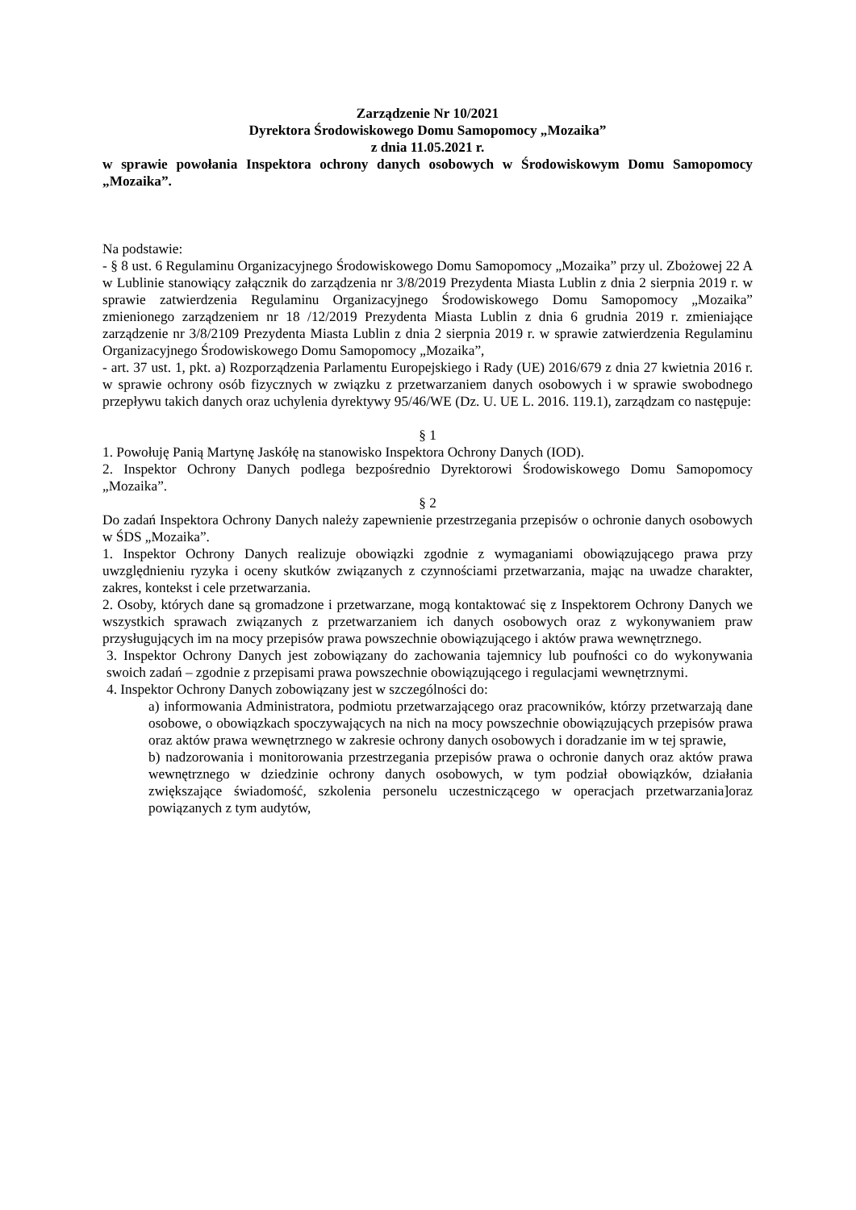Zarządzenie Nr 10/2021
Dyrektora Środowiskowego Domu Samopomocy „Mozaika”
z dnia 11.05.2021 r.
w sprawie powołania Inspektora ochrony danych osobowych w Środowiskowym Domu Samopomocy „Mozaika”.
Na podstawie:
- § 8 ust. 6 Regulaminu Organizacyjnego Środowiskowego Domu Samopomocy „Mozaika” przy ul. Zbożowej 22 A w Lublinie stanowiący załącznik do zarządzenia nr 3/8/2019 Prezydenta Miasta Lublin z dnia 2 sierpnia 2019 r. w sprawie zatwierdzenia Regulaminu Organizacyjnego Środowiskowego Domu Samopomocy „Mozaika” zmienionego zarządzeniem nr 18 /12/2019 Prezydenta Miasta Lublin z dnia 6 grudnia 2019 r. zmieniające zarządzenie nr 3/8/2109 Prezydenta Miasta Lublin z dnia 2 sierpnia 2019 r. w sprawie zatwierdzenia Regulaminu Organizacyjnego Środowiskowego Domu Samopomocy „Mozaika”,
- art. 37 ust. 1, pkt. a) Rozporządzenia Parlamentu Europejskiego i Rady (UE) 2016/679 z dnia 27 kwietnia 2016 r. w sprawie ochrony osób fizycznych w związku z przetwarzaniem danych osobowych i w sprawie swobodnego przepływu takich danych oraz uchylenia dyrektywy 95/46/WE (Dz. U. UE L. 2016. 119.1), zarządzam co następuje:
§ 1
1. Powołuję Panią Martynę Jaskółę na stanowisko Inspektora Ochrony Danych (IOD).
2. Inspektor Ochrony Danych podlega bezpośrednio Dyrektorowi Środowiskowego Domu Samopomocy „Mozaika”.
§ 2
Do zadań Inspektora Ochrony Danych należy zapewnienie przestrzegania przepisów o ochronie danych osobowych w ŚDS „Mozaika”.
1. Inspektor Ochrony Danych realizuje obowiązki zgodnie z wymaganiami obowiązującego prawa przy uwzględnieniu ryzyka i oceny skutków związanych z czynnościami przetwarzania, mając na uwadze charakter, zakres, kontekst i cele przetwarzania.
2. Osoby, których dane są gromadzone i przetwarzane, mogą kontaktować się z Inspektorem Ochrony Danych we wszystkich sprawach związanych z przetwarzaniem ich danych osobowych oraz z wykonywaniem praw przysługujących im na mocy przepisów prawa powszechnie obowiązującego i aktów prawa wewnętrznego.
3. Inspektor Ochrony Danych jest zobowiązany do zachowania tajemnicy lub poufności co do wykonywania swoich zadań – zgodnie z przepisami prawa powszechnie obowiązującego i regulacjami wewnętrznymi.
4. Inspektor Ochrony Danych zobowiązany jest w szczególności do:
a) informowania Administratora, podmiotu przetwarzającego oraz pracowników, którzy przetwarzają dane osobowe, o obowiązkach spoczywających na nich na mocy powszechnie obowiązujących przepisów prawa oraz aktów prawa wewnętrznego w zakresie ochrony danych osobowych i doradzanie im w tej sprawie,
b) nadzorowania i monitorowania przestrzegania przepisów prawa o ochronie danych oraz aktów prawa wewnętrznego w dziedzinie ochrony danych osobowych, w tym podział obowiązków, działania zwiększające świadomość, szkolenia personelu uczestniczącego w operacjach przetwarzania]oraz powiązanych z tym audytów,